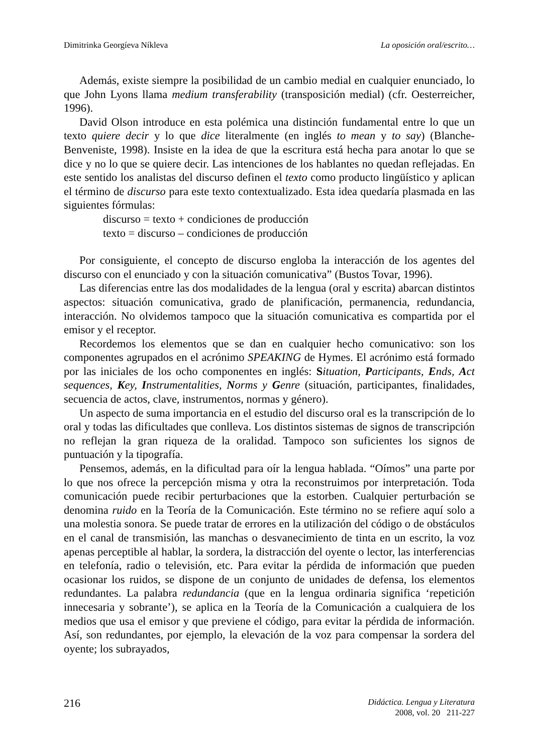Dimitrinka Georgíeva Níkleva La oposición oral/escrito…
Además, existe siempre la posibilidad de un cambio medial en cualquier enunciado, lo que John Lyons llama medium transferability (transposición medial) (cfr. Oesterreicher, 1996).
David Olson introduce en esta polémica una distinción fundamental entre lo que un texto quiere decir y lo que dice literalmente (en inglés to mean y to say) (Blanche-Benveniste, 1998). Insiste en la idea de que la escritura está hecha para anotar lo que se dice y no lo que se quiere decir. Las intenciones de los hablantes no quedan reflejadas. En este sentido los analistas del discurso definen el texto como producto lingüístico y aplican el término de discurso para este texto contextualizado. Esta idea quedaría plasmada en las siguientes fórmulas:
discurso = texto + condiciones de producción
texto = discurso – condiciones de producción
Por consiguiente, el concepto de discurso engloba la interacción de los agentes del discurso con el enunciado y con la situación comunicativa” (Bustos Tovar, 1996).
Las diferencias entre las dos modalidades de la lengua (oral y escrita) abarcan distintos aspectos: situación comunicativa, grado de planificación, permanencia, redundancia, interacción. No olvidemos tampoco que la situación comunicativa es compartida por el emisor y el receptor.
Recordemos los elementos que se dan en cualquier hecho comunicativo: son los componentes agrupados en el acrónimo SPEAKING de Hymes. El acrónimo está formado por las iniciales de los ocho componentes en inglés: Situation, Participants, Ends, Act sequences, Key, Instrumentalities, Norms y Genre (situación, participantes, finalidades, secuencia de actos, clave, instrumentos, normas y género).
Un aspecto de suma importancia en el estudio del discurso oral es la transcripción de lo oral y todas las dificultades que conlleva. Los distintos sistemas de signos de transcripción no reflejan la gran riqueza de la oralidad. Tampoco son suficientes los signos de puntuación y la tipografía.
Pensemos, además, en la dificultad para oír la lengua hablada. “Oímos” una parte por lo que nos ofrece la percepción misma y otra la reconstruimos por interpretación. Toda comunicación puede recibir perturbaciones que la estorben. Cualquier perturbación se denomina ruido en la Teoría de la Comunicación. Este término no se refiere aquí solo a una molestia sonora. Se puede tratar de errores en la utilización del código o de obstáculos en el canal de transmisión, las manchas o desvanecimiento de tinta en un escrito, la voz apenas perceptible al hablar, la sordera, la distracción del oyente o lector, las interferencias en telefonía, radio o televisión, etc. Para evitar la pérdida de información que pueden ocasionar los ruidos, se dispone de un conjunto de unidades de defensa, los elementos redundantes. La palabra redundancia (que en la lengua ordinaria significa ‘repetición innecesaria y sobrante’), se aplica en la Teoría de la Comunicación a cualquiera de los medios que usa el emisor y que previene el código, para evitar la pérdida de información. Así, son redundantes, por ejemplo, la elevación de la voz para compensar la sordera del oyente; los subrayados,
216
Didáctica. Lengua y Literatura
2008, vol. 20 211-227